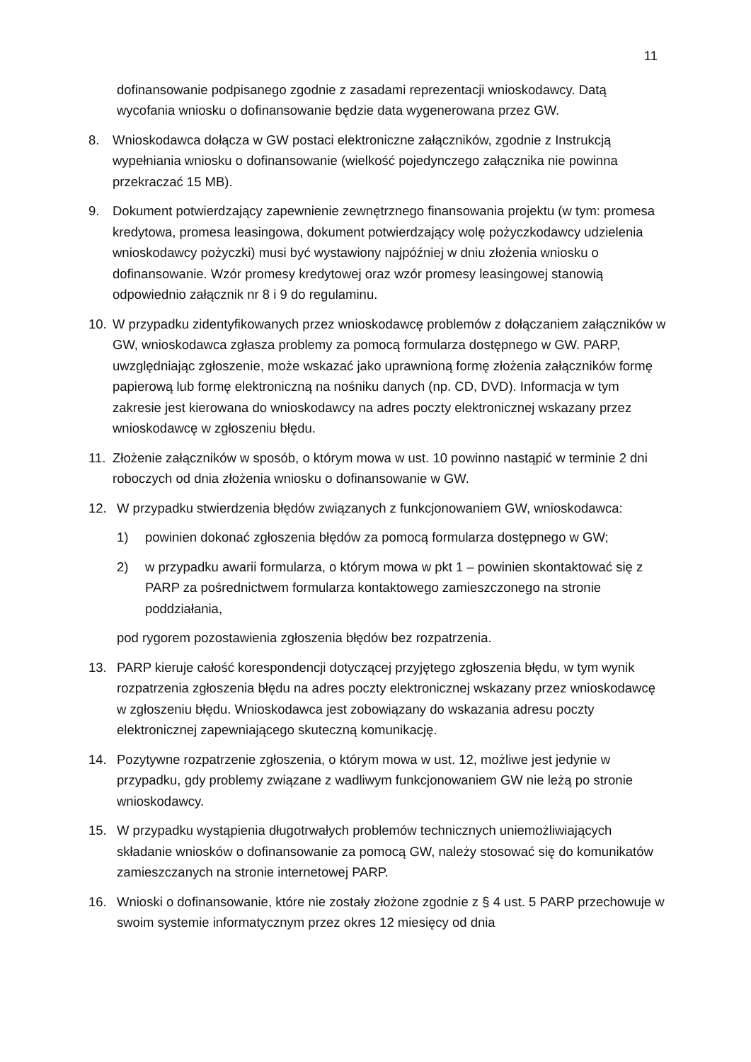11
dofinansowanie podpisanego zgodnie z zasadami reprezentacji wnioskodawcy. Datą wycofania wniosku o dofinansowanie będzie data wygenerowana przez GW.
8. Wnioskodawca dołącza w GW postaci elektroniczne załączników, zgodnie z Instrukcją wypełniania wniosku o dofinansowanie (wielkość pojedynczego załącznika nie powinna przekraczać 15 MB).
9. Dokument potwierdzający zapewnienie zewnętrznego finansowania projektu (w tym: promesa kredytowa, promesa leasingowa, dokument potwierdzający wolę pożyczkodawcy udzielenia wnioskodawcy pożyczki) musi być wystawiony najpóźniej w dniu złożenia wniosku o dofinansowanie. Wzór promesy kredytowej oraz wzór promesy leasingowej stanowią odpowiednio załącznik nr 8 i 9 do regulaminu.
10. W przypadku zidentyfikowanych przez wnioskodawcę problemów z dołączaniem załączników w GW, wnioskodawca zgłasza problemy za pomocą formularza dostępnego w GW. PARP, uwzględniając zgłoszenie, może wskazać jako uprawnioną formę złożenia załączników formę papierową lub formę elektroniczną na nośniku danych (np. CD, DVD). Informacja w tym zakresie jest kierowana do wnioskodawcy na adres poczty elektronicznej wskazany przez wnioskodawcę w zgłoszeniu błędu.
11. Złożenie załączników w sposób, o którym mowa w ust. 10 powinno nastąpić w terminie 2 dni roboczych od dnia złożenia wniosku o dofinansowanie w GW.
12. W przypadku stwierdzenia błędów związanych z funkcjonowaniem GW, wnioskodawca:
1) powinien dokonać zgłoszenia błędów za pomocą formularza dostępnego w GW;
2) w przypadku awarii formularza, o którym mowa w pkt 1 – powinien skontaktować się z PARP za pośrednictwem formularza kontaktowego zamieszczonego na stronie poddziałania,
pod rygorem pozostawienia zgłoszenia błędów bez rozpatrzenia.
13. PARP kieruje całość korespondencji dotyczącej przyjętego zgłoszenia błędu, w tym wynik rozpatrzenia zgłoszenia błędu na adres poczty elektronicznej wskazany przez wnioskodawcę w zgłoszeniu błędu. Wnioskodawca jest zobowiązany do wskazania adresu poczty elektronicznej zapewniającego skuteczną komunikację.
14. Pozytywne rozpatrzenie zgłoszenia, o którym mowa w ust. 12, możliwe jest jedynie w przypadku, gdy problemy związane z wadliwym funkcjonowaniem GW nie leżą po stronie wnioskodawcy.
15. W przypadku wystąpienia długotrwałych problemów technicznych uniemożliwiających składanie wniosków o dofinansowanie za pomocą GW, należy stosować się do komunikatów zamieszczanych na stronie internetowej PARP.
16. Wnioski o dofinansowanie, które nie zostały złożone zgodnie z § 4 ust. 5 PARP przechowuje w swoim systemie informatycznym przez okres 12 miesięcy od dnia